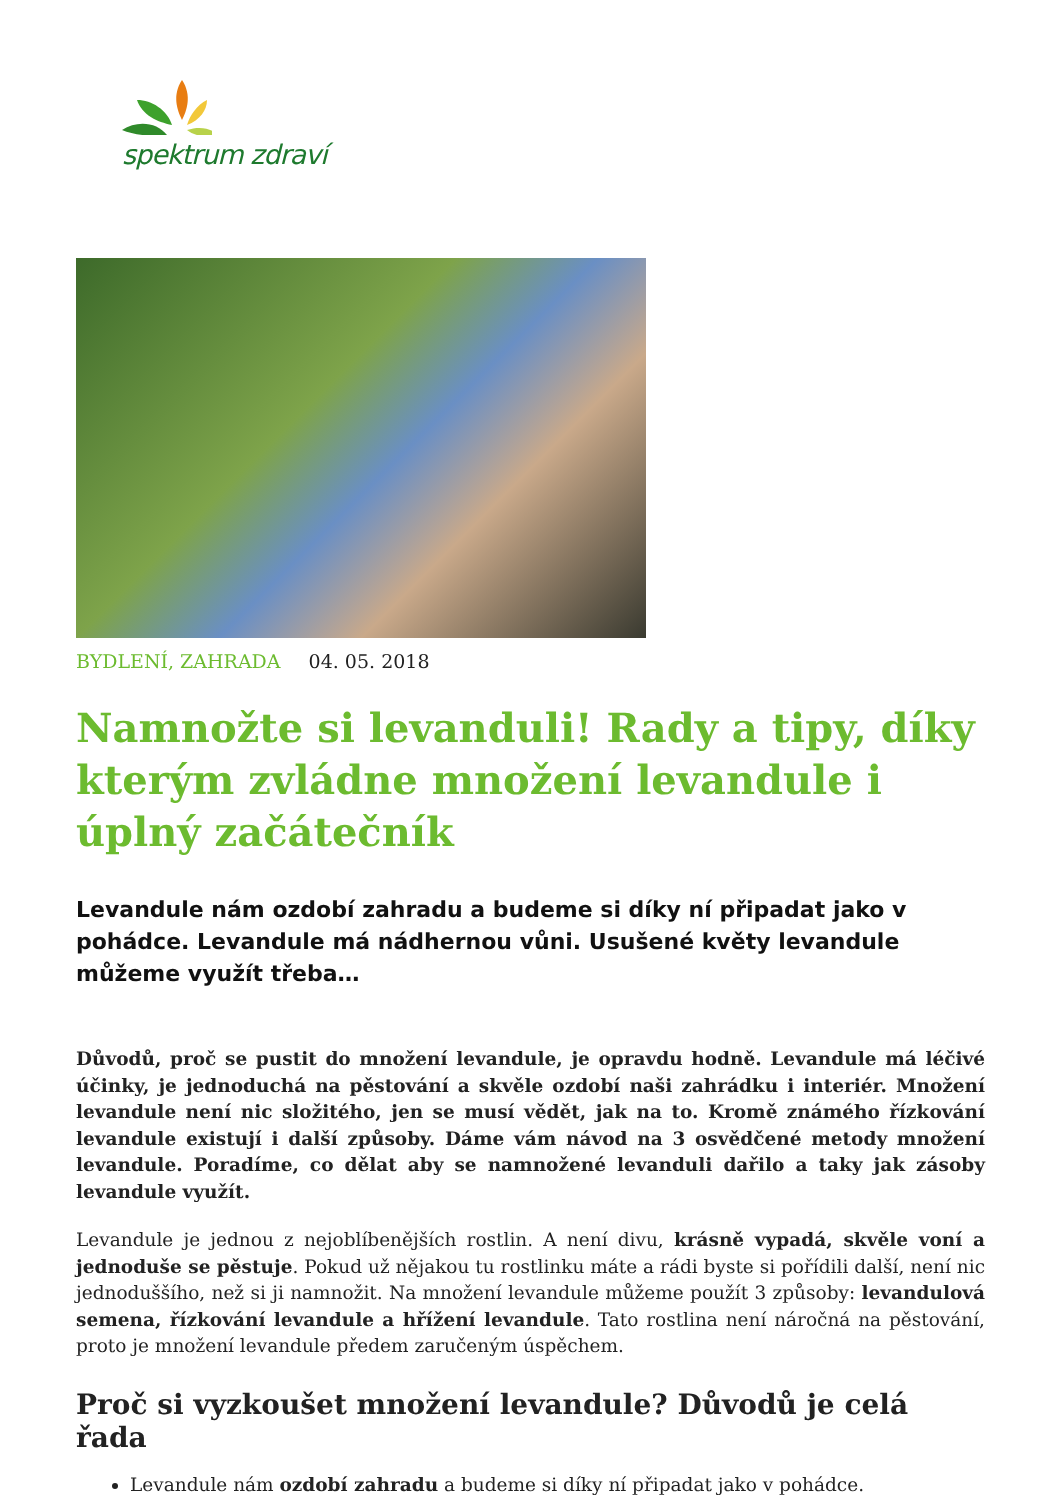spektrum zdraví
BYDLENÍ, ZAHRADA 04. 05. 2018
Namnožte si levanduli! Rady a tipy, díky kterým zvládne množení levandule i úplný začátečník
Levandule nám ozdobí zahradu a budeme si díky ní připadat jako v pohádce. Levandule má nádhernou vůni. Usušené květy levandule můžeme využít třeba…
Důvodů, proč se pustit do množení levandule, je opravdu hodně. Levandule má léčivé účinky, je jednoduchá na pěstování a skvěle ozdobí naši zahrádku i interiér. Množení levandule není nic složitého, jen se musí vědět, jak na to. Kromě známého řízkování levandule existují i další způsoby. Dáme vám návod na 3 osvědčené metody množení levandule. Poradíme, co dělat aby se namnožené levanduli dařilo a taky jak zásoby levandule využít.
Levandule je jednou z nejoblíbenějších rostlin. A není divu, krásně vypadá, skvěle voní a jednoduše se pěstuje. Pokud už nějakou tu rostlinku máte a rádi byste si pořídili další, není nic jednoduššího, než si ji namnožit. Na množení levandule můžeme použít 3 způsoby: levandulová semena, řízkování levandule a hřížení levandule. Tato rostlina není náročná na pěstování, proto je množení levandule předem zaručeným úspěchem.
Proč si vyzkoušet množení levandule? Důvodů je celá řada
Levandule nám ozdobí zahradu a budeme si díky ní připadat jako v pohádce.